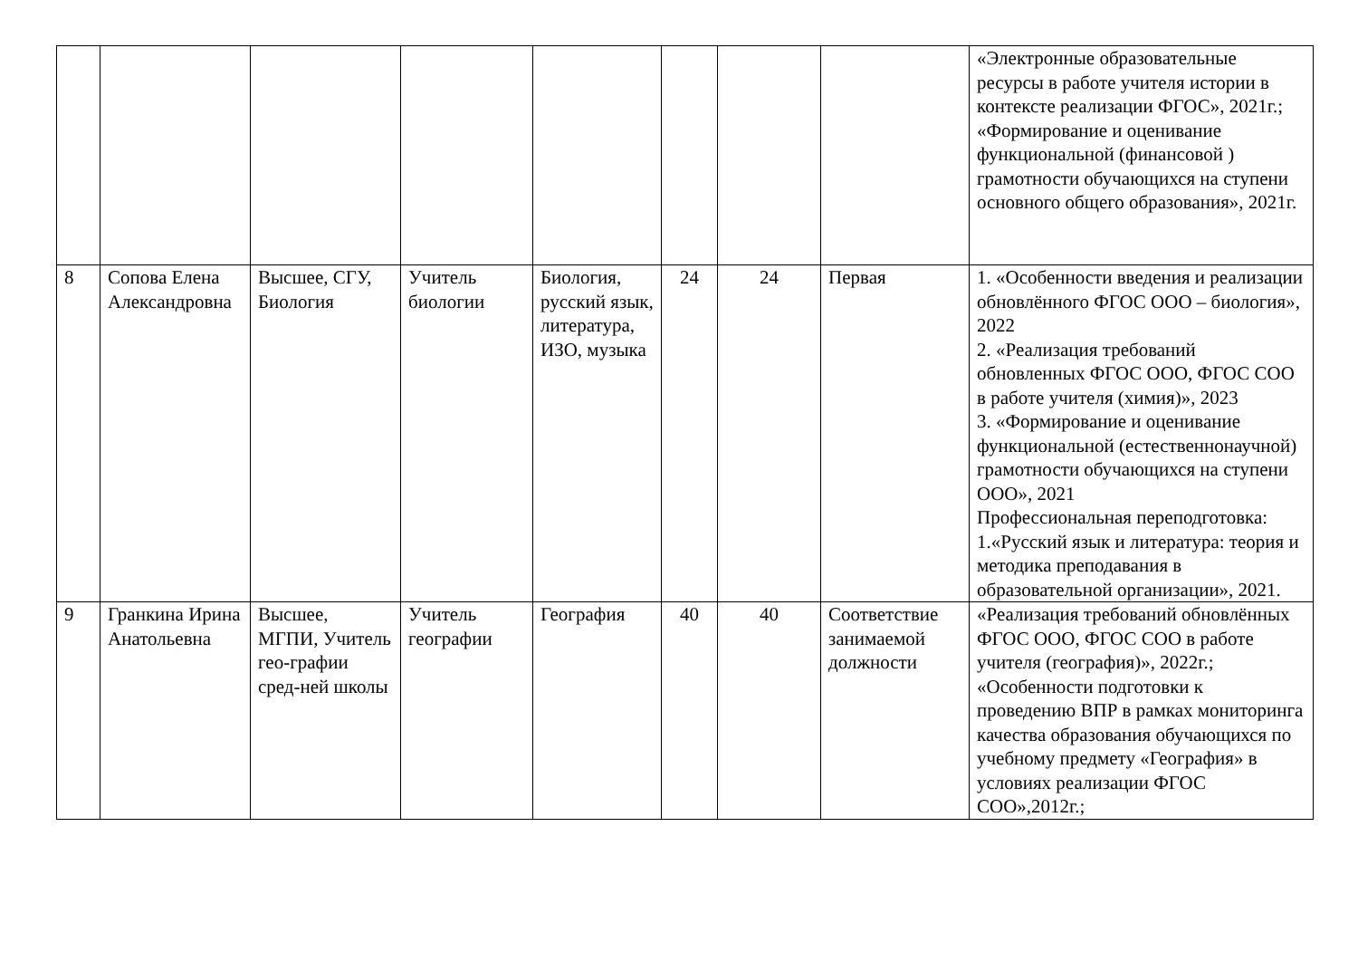| | | | | | | | | «Электронные образовательные ресурсы в работе учителя истории в контексте реализации ФГОС», 2021г.; «Формирование и оценивание функциональной (финансовой ) грамотности обучающихся на ступени основного общего образования», 2021г. |
| 8 | Сопова Елена Александровна | Высшее, СГУ, Биология | Учитель биологии | Биология, русский язык, литература, ИЗО, музыка | 24 | 24 | Первая | 1. «Особенности введения и реализации обновлённого ФГОС ООО – биология», 2022 2. «Реализация требований обновленных ФГОС ООО, ФГОС СОО в работе учителя (химия)», 2023 3. «Формирование и оценивание функциональной (естественнонаучной) грамотности обучающихся на ступени ООО», 2021 Профессиональная переподготовка: 1.«Русский язык и литература: теория и методика преподавания в образовательной организации», 2021. |
| 9 | Гранкина Ирина Анатольевна | Высшее, МГПИ, Учитель гео-графии сред-ней школы | Учитель географии | География | 40 | 40 | Соответствие занимаемой должности | «Реализация требований обновлённых ФГОС ООО, ФГОС СОО в работе учителя (география)», 2022г.; «Особенности подготовки к проведению ВПР в рамках мониторинга качества образования обучающихся по учебному предмету «География» в условиях реализации ФГОС СОО»,2012г.; |